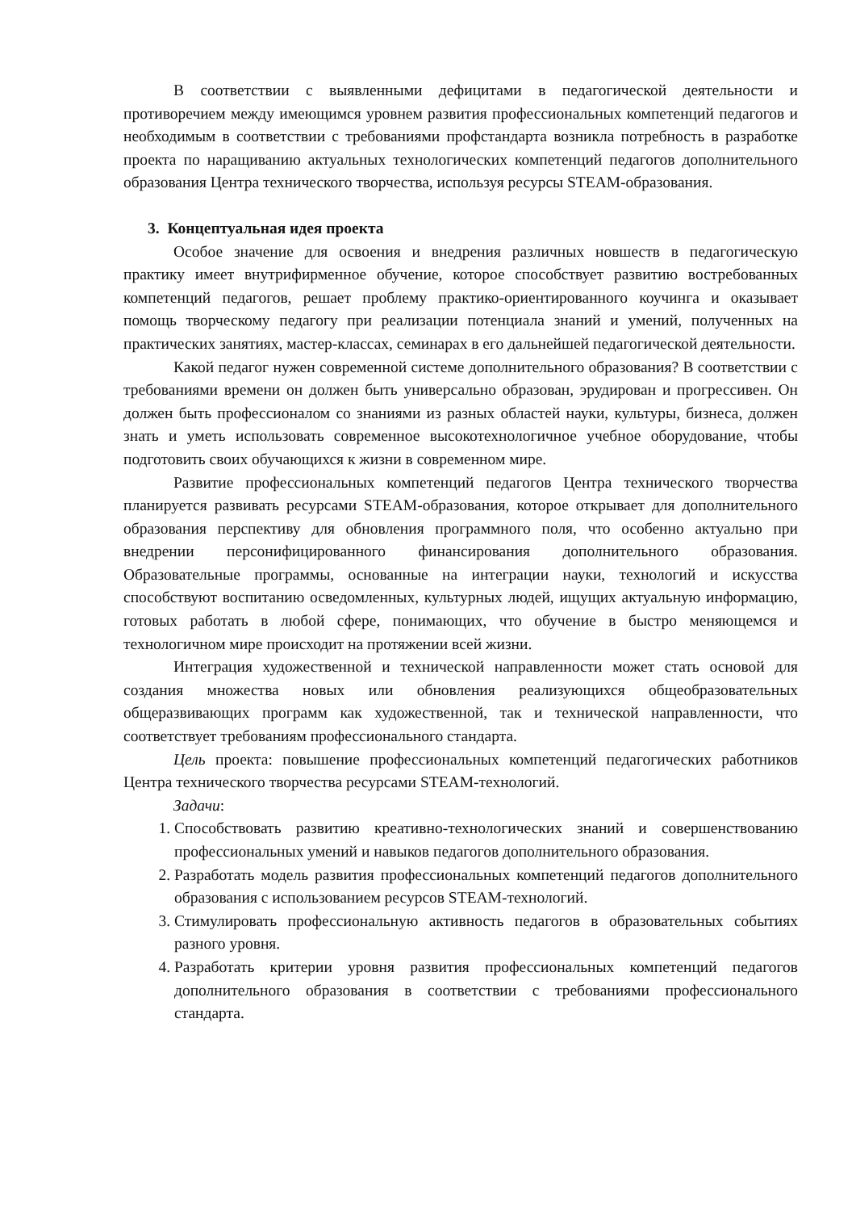В соответствии с выявленными дефицитами в педагогической деятельности и противоречием между имеющимся уровнем развития профессиональных компетенций педагогов и необходимым в соответствии с требованиями профстандарта возникла потребность в разработке проекта по наращиванию актуальных технологических компетенций педагогов дополнительного образования Центра технического творчества, используя ресурсы STEAM-образования.
3. Концептуальная идея проекта
Особое значение для освоения и внедрения различных новшеств в педагогическую практику имеет внутрифирменное обучение, которое способствует развитию востребованных компетенций педагогов, решает проблему практико-ориентированного коучинга и оказывает помощь творческому педагогу при реализации потенциала знаний и умений, полученных на практических занятиях, мастер-классах, семинарах в его дальнейшей педагогической деятельности.
Какой педагог нужен современной системе дополнительного образования? В соответствии с требованиями времени он должен быть универсально образован, эрудирован и прогрессивен. Он должен быть профессионалом со знаниями из разных областей науки, культуры, бизнеса, должен знать и уметь использовать современное высокотехнологичное учебное оборудование, чтобы подготовить своих обучающихся к жизни в современном мире.
Развитие профессиональных компетенций педагогов Центра технического творчества планируется развивать ресурсами STEAM-образования, которое открывает для дополнительного образования перспективу для обновления программного поля, что особенно актуально при внедрении персонифицированного финансирования дополнительного образования. Образовательные программы, основанные на интеграции науки, технологий и искусства способствуют воспитанию осведомленных, культурных людей, ищущих актуальную информацию, готовых работать в любой сфере, понимающих, что обучение в быстро меняющемся и технологичном мире происходит на протяжении всей жизни.
Интеграция художественной и технической направленности может стать основой для создания множества новых или обновления реализующихся общеобразовательных общеразвивающих программ как художественной, так и технической направленности, что соответствует требованиям профессионального стандарта.
Цель проекта: повышение профессиональных компетенций педагогических работников Центра технического творчества ресурсами STEAM-технологий.
Задачи:
1. Способствовать развитию креативно-технологических знаний и совершенствованию профессиональных умений и навыков педагогов дополнительного образования.
2. Разработать модель развития профессиональных компетенций педагогов дополнительного образования с использованием ресурсов STEAM-технологий.
3. Стимулировать профессиональную активность педагогов в образовательных событиях разного уровня.
4. Разработать критерии уровня развития профессиональных компетенций педагогов дополнительного образования в соответствии с требованиями профессионального стандарта.